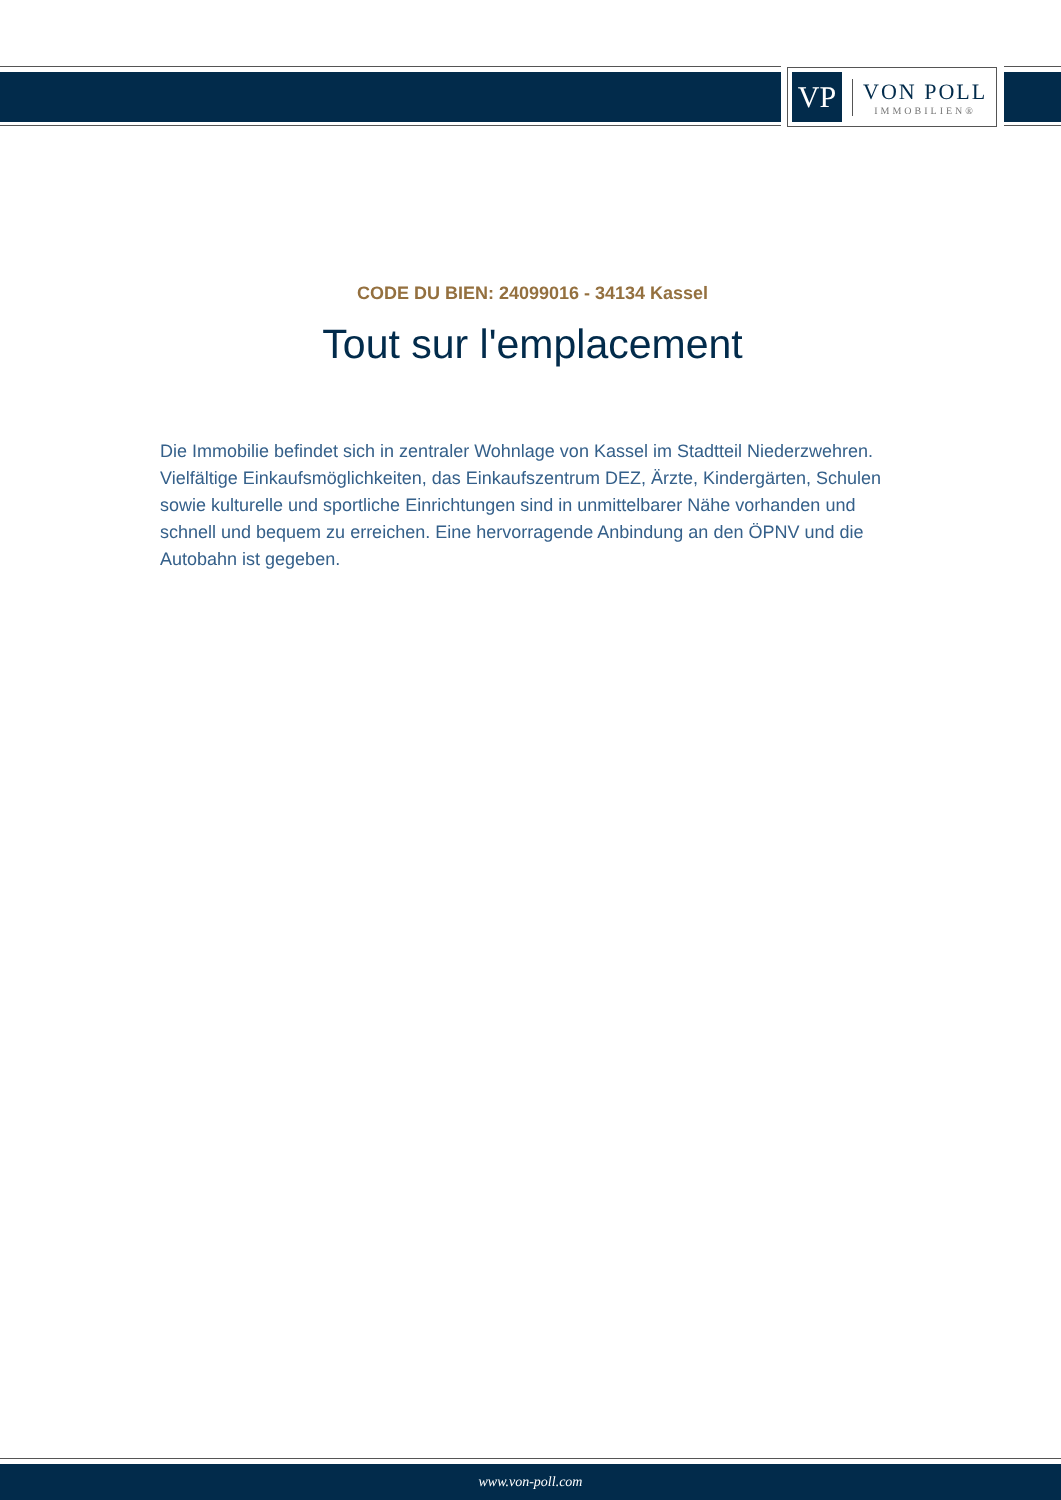VP
VON POLL
IMMOBILIEN®
CODE DU BIEN: 24099016 - 34134 Kassel
Tout sur l'emplacement
Die Immobilie befindet sich in zentraler Wohnlage von Kassel im Stadtteil Niederzwehren. Vielfältige Einkaufsmöglichkeiten, das Einkaufszentrum DEZ, Ärzte, Kindergärten, Schulen sowie kulturelle und sportliche Einrichtungen sind in unmittelbarer Nähe vorhanden und schnell und bequem zu erreichen. Eine hervorragende Anbindung an den ÖPNV und die Autobahn ist gegeben.
www.von-poll.com